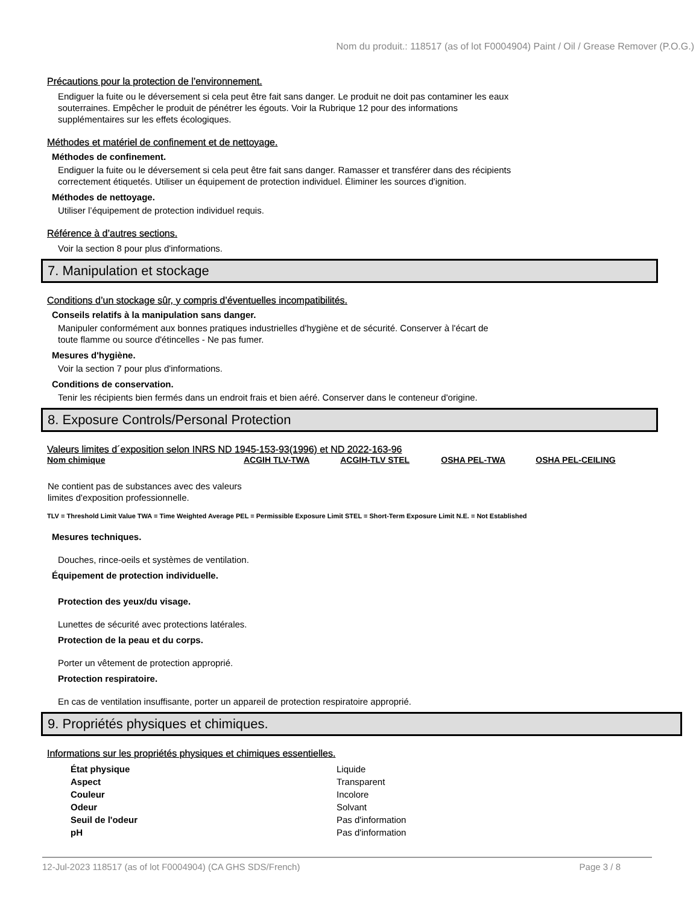Nom du produit.: 118517 (as of lot F0004904) Paint / Oil / Grease Remover (P.O.G.)
Précautions pour la protection de l’environnement.
Endiguer la fuite ou le déversement si cela peut être fait sans danger. Le produit ne doit pas contaminer les eaux
souterraines. Empêcher le produit de pénétrer les égouts. Voir la Rubrique 12 pour des informations
supplémentaires sur les effets écologiques.
Méthodes et matériel de confinement et de nettoyage.
Méthodes de confinement.
Endiguer la fuite ou le déversement si cela peut être fait sans danger. Ramasser et transférer dans des récipients
correctement étiquetés. Utiliser un équipement de protection individuel. Éliminer les sources d'ignition.
Méthodes de nettoyage.
Utiliser l’équipement de protection individuel requis.
Référence à d’autres sections.
Voir la section 8 pour plus d'informations.
7. Manipulation et stockage
Conditions d’un stockage sûr, y compris d’éventuelles incompatibilités.
Conseils relatifs à la manipulation sans danger.
Manipuler conformément aux bonnes pratiques industrielles d'hygiène et de sécurité. Conserver à l'écart de
toute flamme ou source d'étincelles - Ne pas fumer.
Mesures d'hygiène.
Voir la section 7 pour plus d'informations.
Conditions de conservation.
Tenir les récipients bien fermés dans un endroit frais et bien aéré. Conserver dans le conteneur d'origine.
8. Exposure Controls/Personal Protection
Valeurs limites d´exposition selon INRS ND 1945-153-93(1996) et ND 2022-163-96
| Nom chimique | ACGIH TLV-TWA | ACGIH-TLV STEL | OSHA PEL-TWA | OSHA PEL-CEILING |
| --- | --- | --- | --- | --- |
| Ne contient pas de substances avec des valeurs limites d'exposition professionnelle. | | | | |
TLV = Threshold Limit Value TWA = Time Weighted Average PEL = Permissible Exposure Limit STEL = Short-Term Exposure Limit N.E. = Not Established
Mesures techniques.
Douches, rince-oeils et systèmes de ventilation.
Équipement de protection individuelle.
Protection des yeux/du visage.
Lunettes de sécurité avec protections latérales.
Protection de la peau et du corps.
Porter un vêtement de protection approprié.
Protection respiratoire.
En cas de ventilation insuffisante, porter un appareil de protection respiratoire approprié.
9. Propriétés physiques et chimiques.
Informations sur les propriétés physiques et chimiques essentielles.
| État physique | Liquide |
| Aspect | Transparent |
| Couleur | Incolore |
| Odeur | Solvant |
| Seuil de l'odeur | Pas d'information |
| pH | Pas d'information |
12-Jul-2023 118517 (as of lot F0004904) (CA GHS SDS/French) Page 3 / 8